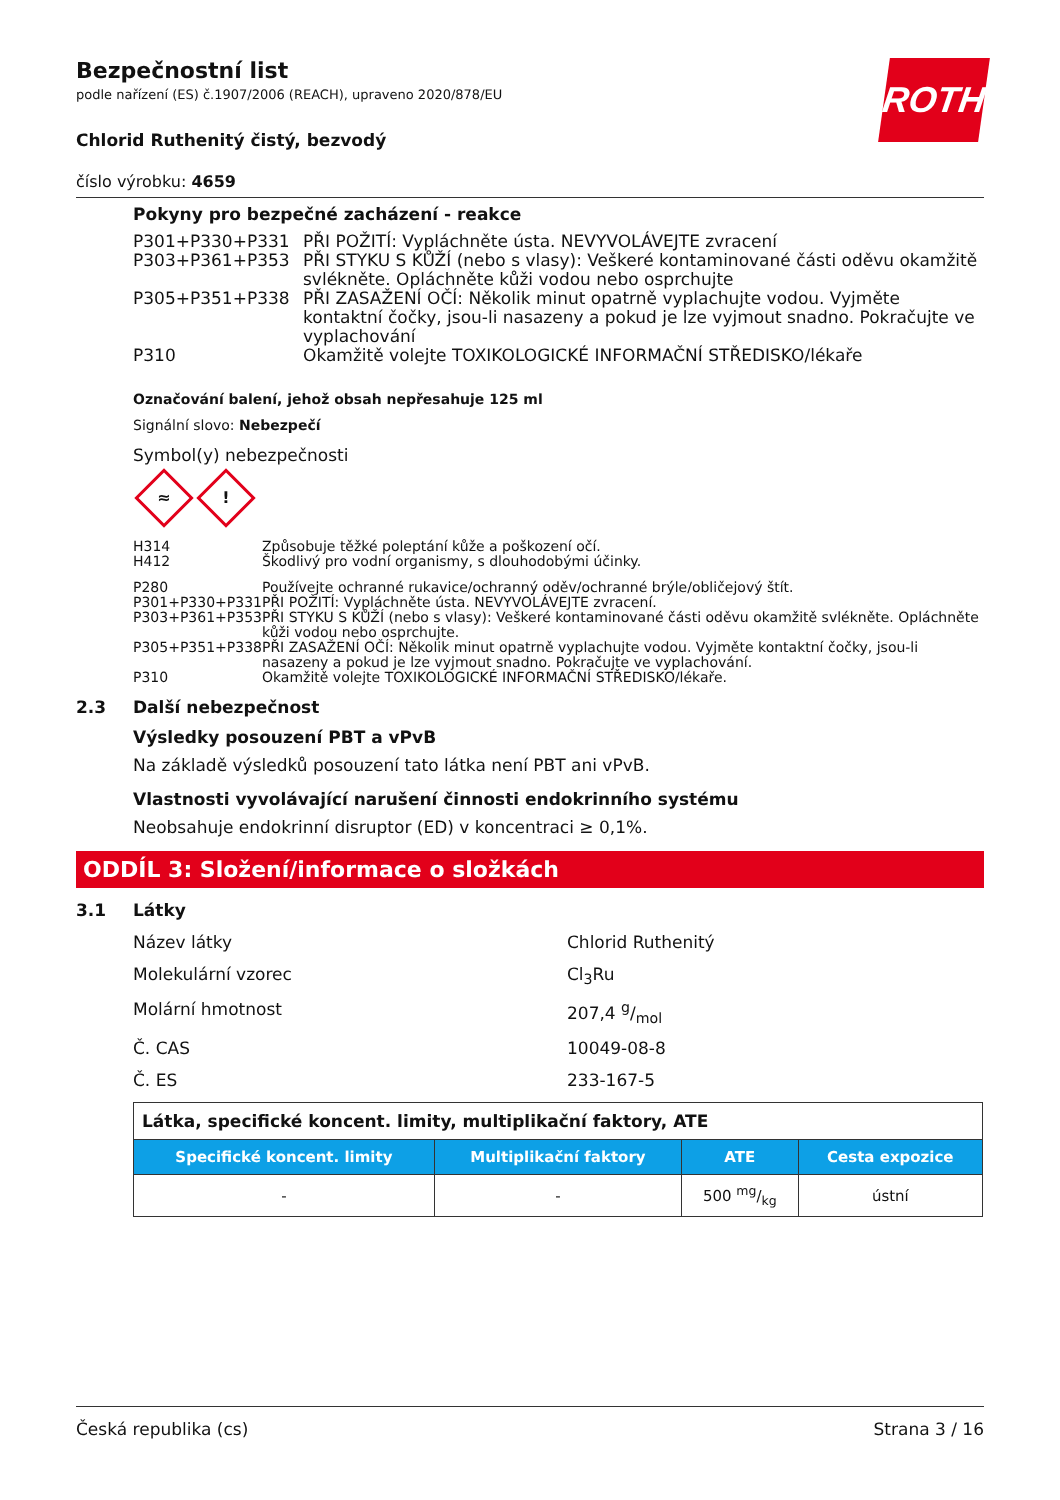ROTH
Bezpečnostní list
podle nařízení (ES) č.1907/2006 (REACH), upraveno 2020/878/EU
Chlorid Ruthenitý čistý, bezvodý
číslo výrobku: 4659
Pokyny pro bezpečné zacházení - reakce
| P301+P330+P331 | PŘI POŽITÍ: Vypláchněte ústa. NEVYVOLÁVEJTE zvracení |
| P303+P361+P353 | PŘI STYKU S KŮŽÍ (nebo s vlasy): Veškeré kontaminované části oděvu okamžitě svlékněte. Opláchněte kůži vodou nebo osprchujte |
| P305+P351+P338 | PŘI ZASAŽENÍ OČÍ: Několik minut opatrně vyplachujte vodou. Vyjměte kontaktní čočky, jsou-li nasazeny a pokud je lze vyjmout snadno. Pokračujte ve vyplachování |
| P310 | Okamžitě volejte TOXIKOLOGICKÉ INFORMAČNÍ STŘEDISKO/lékaře |
Označování balení, jehož obsah nepřesahuje 125 ml
Signální slovo: Nebezpečí
Symbol(y) nebezpečnosti
≈
!
| H314 | Způsobuje těžké poleptání kůže a poškození očí. |
| H412 | Škodlivý pro vodní organismy, s dlouhodobými účinky. |
| P280 | Používejte ochranné rukavice/ochranný oděv/ochranné brýle/obličejový štít. |
| P301+P330+P331 | PŘI POŽITÍ: Vypláchněte ústa. NEVYVOLÁVEJTE zvracení. |
| P303+P361+P353 | PŘI STYKU S KŮŽÍ (nebo s vlasy): Veškeré kontaminované části oděvu okamžitě svlékněte. Opláchněte kůži vodou nebo osprchujte. |
| P305+P351+P338 | PŘI ZASAŽENÍ OČÍ: Několik minut opatrně vyplachujte vodou. Vyjměte kontaktní čočky, jsou-li nasazeny a pokud je lze vyjmout snadno. Pokračujte ve vyplachování. |
| P310 | Okamžitě volejte TOXIKOLOGICKÉ INFORMAČNÍ STŘEDISKO/lékaře. |
2.3 Další nebezpečnost
Výsledky posouzení PBT a vPvB
Na základě výsledků posouzení tato látka není PBT ani vPvB.
Vlastnosti vyvolávající narušení činnosti endokrinního systému
Neobsahuje endokrinní disruptor (ED) v koncentraci ≥ 0,1%.
ODDÍL 3: Složení/informace o složkách
3.1 Látky
Název látky Chlorid Ruthenitý
Molekulární vzorec Cl<sub>3</sub>Ru
Molární hmotnost 207,4 g/mol
Č. CAS 10049-08-8
Č. ES 233-167-5
| Látka, specifické koncent. limity, multiplikační faktory, ATE | | | |
| Specifické koncent. limity | Multiplikační faktory | ATE | Cesta expozice |
| - | - | 500 mg/kg | ústní |
Česká republika (cs) Strana 3 / 16